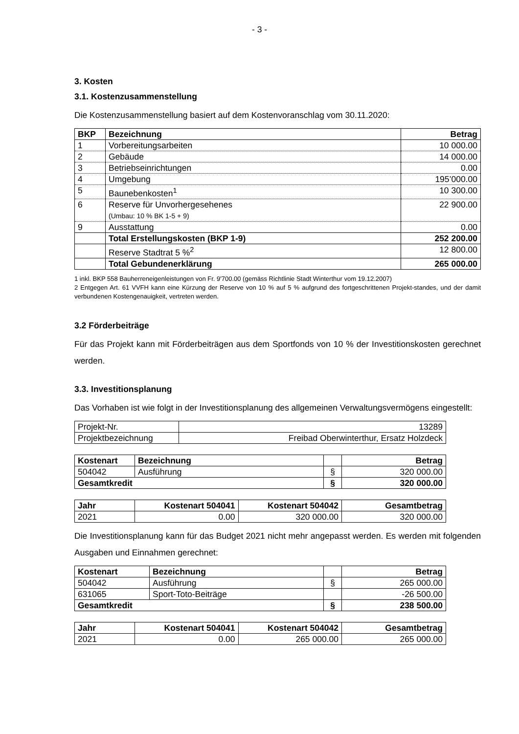- 3 -
3. Kosten
3.1. Kostenzusammenstellung
Die Kostenzusammenstellung basiert auf dem Kostenvoranschlag vom 30.11.2020:
| BKP | Bezeichnung | Betrag |
| --- | --- | --- |
| 1 | Vorbereitungsarbeiten | 10 000.00 |
| 2 | Gebäude | 14 000.00 |
| 3 | Betriebseinrichtungen | 0.00 |
| 4 | Umgebung | 195’000.00 |
| 5 | Baunebenkosten<sup>1</sup> | 10 300.00 |
| 6 | Reserve für Unvorhergesehenes (Umbau: 10 % BK 1-5 + 9) | 22 900.00 |
| 9 | Ausstattung | 0.00 |
| | Total Erstellungskosten (BKP 1-9) | 252 200.00 |
| | Reserve Stadtrat 5 %<sup>2</sup> | 12 800.00 |
| | Total Gebundenerklärung | 265 000.00 |
1 inkl. BKP 558 Bauherreneigenleistungen von Fr. 9'700.00 (gemäss Richtlinie Stadt Winterthur vom 19.12.2007)
2 Entgegen Art. 61 VVFH kann eine Kürzung der Reserve von 10 % auf 5 % aufgrund des fortgeschrittenen Projekt-standes, und der damit verbundenen Kostengenauigkeit, vertreten werden.
3.2 Förderbeiträge
Für das Projekt kann mit Förderbeiträgen aus dem Sportfonds von 10 % der Investitionskosten gerechnet werden.
3.3. Investitionsplanung
Das Vorhaben ist wie folgt in der Investitionsplanung des allgemeinen Verwaltungsvermögens eingestellt:
| Projekt-Nr. | 13289 |
| Projektbezeichnung | Freibad Oberwinterthur, Ersatz Holzdeck |
| Kostenart | Bezeichnung | | Betrag |
| --- | --- | --- | --- |
| 504042 | Ausführung | § | 320 000.00 |
| Gesamtkredit | | § | 320 000.00 |
| Jahr | Kostenart 504041 | Kostenart 504042 | Gesamtbetrag |
| --- | --- | --- | --- |
| 2021 | 0.00 | 320 000.00 | 320 000.00 |
Die Investitionsplanung kann für das Budget 2021 nicht mehr angepasst werden. Es werden mit folgenden Ausgaben und Einnahmen gerechnet:
| Kostenart | Bezeichnung | | Betrag |
| --- | --- | --- | --- |
| 504042 | Ausführung | § | 265 000.00 |
| 631065 | Sport-Toto-Beiträge | | -26 500.00 |
| Gesamtkredit | | § | 238 500.00 |
| Jahr | Kostenart 504041 | Kostenart 504042 | Gesamtbetrag |
| --- | --- | --- | --- |
| 2021 | 0.00 | 265 000.00 | 265 000.00 |